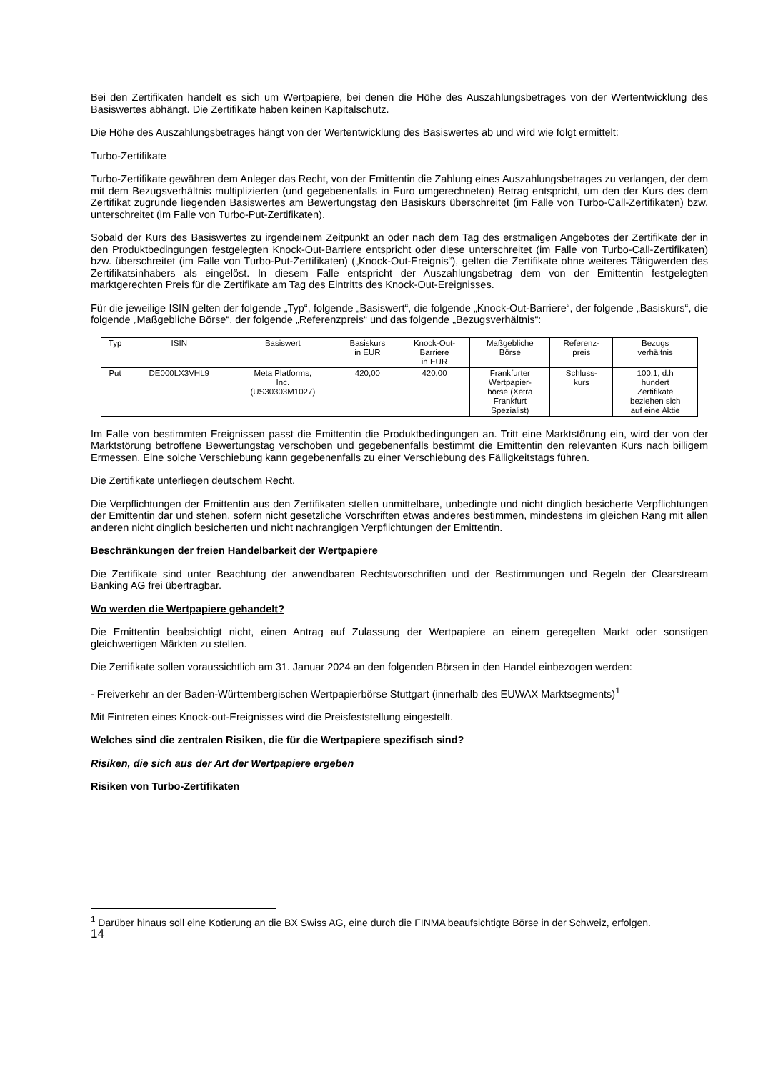Bei den Zertifikaten handelt es sich um Wertpapiere, bei denen die Höhe des Auszahlungsbetrages von der Wertentwicklung des Basiswertes abhängt. Die Zertifikate haben keinen Kapitalschutz.
Die Höhe des Auszahlungsbetrages hängt von der Wertentwicklung des Basiswertes ab und wird wie folgt ermittelt:
Turbo-Zertifikate
Turbo-Zertifikate gewähren dem Anleger das Recht, von der Emittentin die Zahlung eines Auszahlungsbetrages zu verlangen, der dem mit dem Bezugsverhältnis multiplizierten (und gegebenenfalls in Euro umgerechneten) Betrag entspricht, um den der Kurs des dem Zertifikat zugrunde liegenden Basiswertes am Bewertungstag den Basiskurs überschreitet (im Falle von Turbo-Call-Zertifikaten) bzw. unterschreitet (im Falle von Turbo-Put-Zertifikaten).
Sobald der Kurs des Basiswertes zu irgendeinem Zeitpunkt an oder nach dem Tag des erstmaligen Angebotes der Zertifikate der in den Produktbedingungen festgelegten Knock-Out-Barriere entspricht oder diese unterschreitet (im Falle von Turbo-Call-Zertifikaten) bzw. überschreitet (im Falle von Turbo-Put-Zertifikaten) („Knock-Out-Ereignis“), gelten die Zertifikate ohne weiteres Tätigwerden des Zertifikatsinhabers als eingelöst. In diesem Falle entspricht der Auszahlungsbetrag dem von der Emittentin festgelegten marktgerechten Preis für die Zertifikate am Tag des Eintritts des Knock-Out-Ereignisses.
Für die jeweilige ISIN gelten der folgende „Typ“, folgende „Basiswert“, die folgende „Knock-Out-Barriere“, der folgende „Basiskurs“, die folgende „Maßgebliche Börse“, der folgende „Referenzpreis“ und das folgende „Bezugsverhältnis“:
| Typ | ISIN | Basiswert | Basiskurs in EUR | Knock-Out- Barriere in EUR | Maßgebliche Börse | Referenz- preis | Bezugs verhältnis |
| --- | --- | --- | --- | --- | --- | --- | --- |
| Put | DE000LX3VHL9 | Meta Platforms, Inc. (US30303M1027) | 420,00 | 420,00 | Frankfurter Wertpapier- börse (Xetra Frankfurt Spezialist) | Schluss- kurs | 100:1, d.h hundert Zertifikate beziehen sich auf eine Aktie |
Im Falle von bestimmten Ereignissen passt die Emittentin die Produktbedingungen an. Tritt eine Marktstörung ein, wird der von der Marktstörung betroffene Bewertungstag verschoben und gegebenenfalls bestimmt die Emittentin den relevanten Kurs nach billigem Ermessen. Eine solche Verschiebung kann gegebenenfalls zu einer Verschiebung des Fälligkeitstags führen.
Die Zertifikate unterliegen deutschem Recht.
Die Verpflichtungen der Emittentin aus den Zertifikaten stellen unmittelbare, unbedingte und nicht dinglich besicherte Verpflichtungen der Emittentin dar und stehen, sofern nicht gesetzliche Vorschriften etwas anderes bestimmen, mindestens im gleichen Rang mit allen anderen nicht dinglich besicherten und nicht nachrangigen Verpflichtungen der Emittentin.
Beschränkungen der freien Handelbarkeit der Wertpapiere
Die Zertifikate sind unter Beachtung der anwendbaren Rechtsvorschriften und der Bestimmungen und Regeln der Clearstream Banking AG frei übertragbar.
Wo werden die Wertpapiere gehandelt?
Die Emittentin beabsichtigt nicht, einen Antrag auf Zulassung der Wertpapiere an einem geregelten Markt oder sonstigen gleichwertigen Märkten zu stellen.
Die Zertifikate sollen voraussichtlich am 31. Januar 2024 an den folgenden Börsen in den Handel einbezogen werden:
- Freiverkehr an der Baden-Württembergischen Wertpapierbörse Stuttgart (innerhalb des EUWAX Marktsegments)<sup>1</sup>
Mit Eintreten eines Knock-out-Ereignisses wird die Preisfeststellung eingestellt.
Welches sind die zentralen Risiken, die für die Wertpapiere spezifisch sind?
Risiken, die sich aus der Art der Wertpapiere ergeben
Risiken von Turbo-Zertifikaten
<sup>1</sup> Darüber hinaus soll eine Kotierung an die BX Swiss AG, eine durch die FINMA beaufsichtigte Börse in der Schweiz, erfolgen.
14